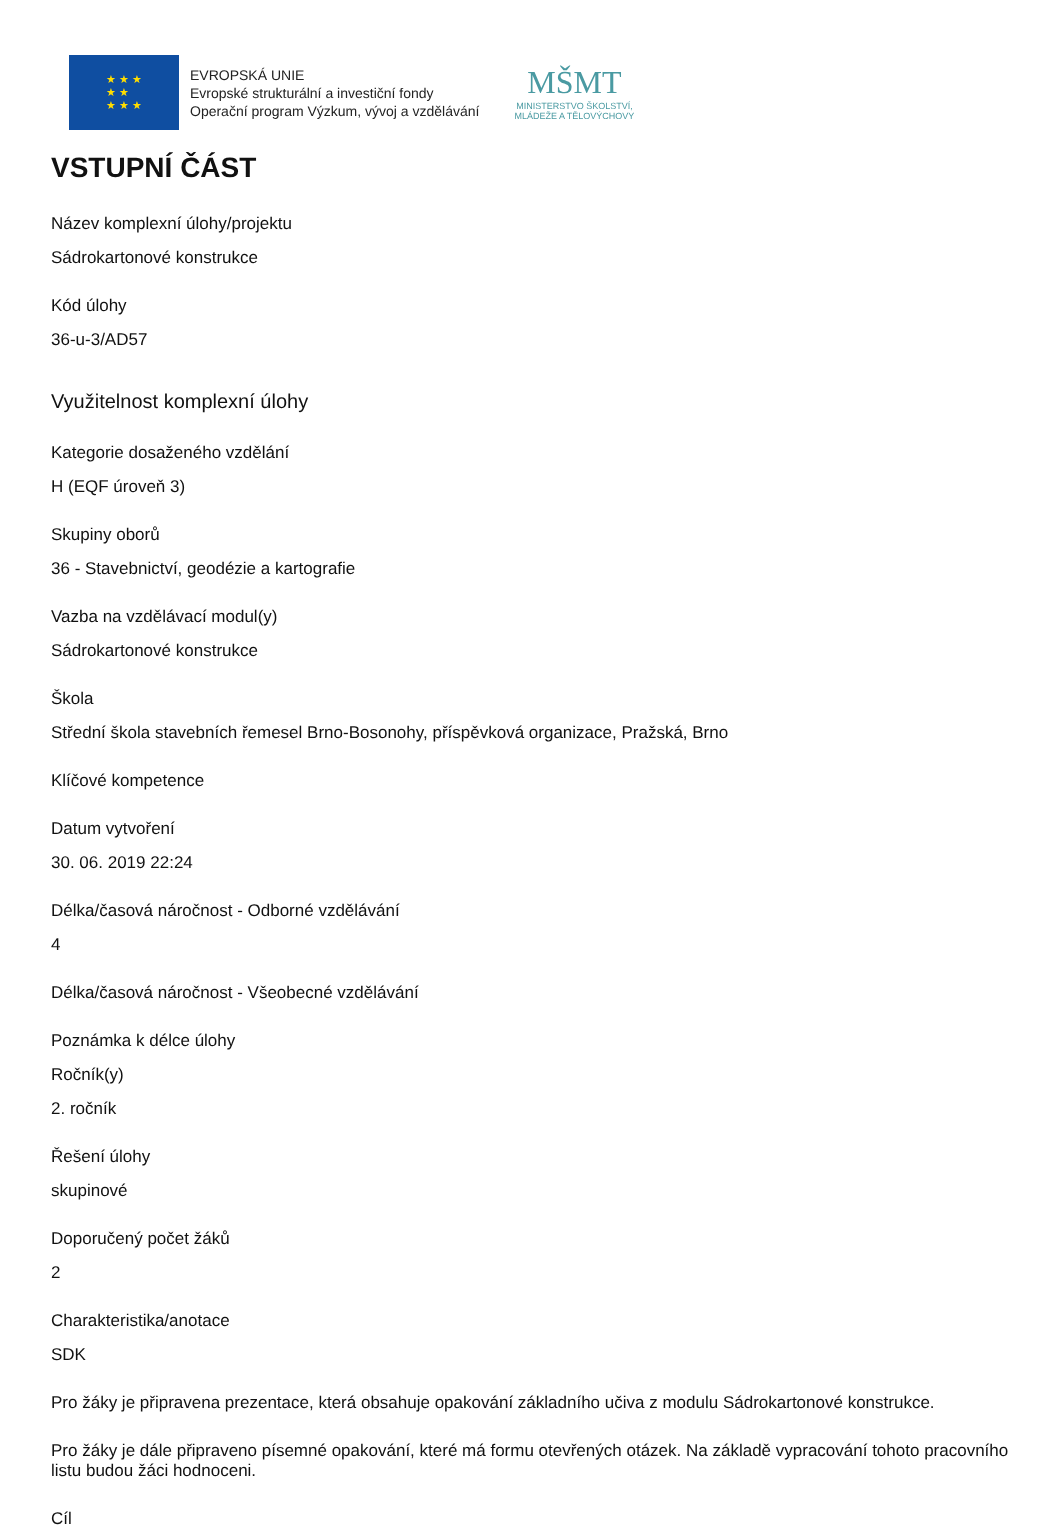★ ★ ★
★ ★
★ ★ ★
EVROPSKÁ UNIE
Evropské strukturální a investiční fondy
Operační program Výzkum, vývoj a vzdělávání
MŠMT
MINISTERSTVO ŠKOLSTVÍ,
MLÁDEŽE A TĚLOVÝCHOVY
VSTUPNÍ ČÁST
Název komplexní úlohy/projektu
Sádrokartonové konstrukce
Kód úlohy
36-u-3/AD57
Využitelnost komplexní úlohy
Kategorie dosaženého vzdělání
H (EQF úroveň 3)
Skupiny oborů
36 - Stavebnictví, geodézie a kartografie
Vazba na vzdělávací modul(y)
Sádrokartonové konstrukce
Škola
Střední škola stavebních řemesel Brno-Bosonohy, příspěvková organizace, Pražská, Brno
Klíčové kompetence
Datum vytvoření
30. 06. 2019 22:24
Délka/časová náročnost - Odborné vzdělávání
4
Délka/časová náročnost - Všeobecné vzdělávání
Poznámka k délce úlohy
Ročník(y)
2. ročník
Řešení úlohy
skupinové
Doporučený počet žáků
2
Charakteristika/anotace
SDK
Pro žáky je připravena prezentace, která obsahuje opakování základního učiva z modulu Sádrokartonové konstrukce.
Pro žáky je dále připraveno písemné opakování, které má formu otevřených otázek. Na základě vypracování tohoto pracovního listu budou žáci hodnoceni.
Cíl